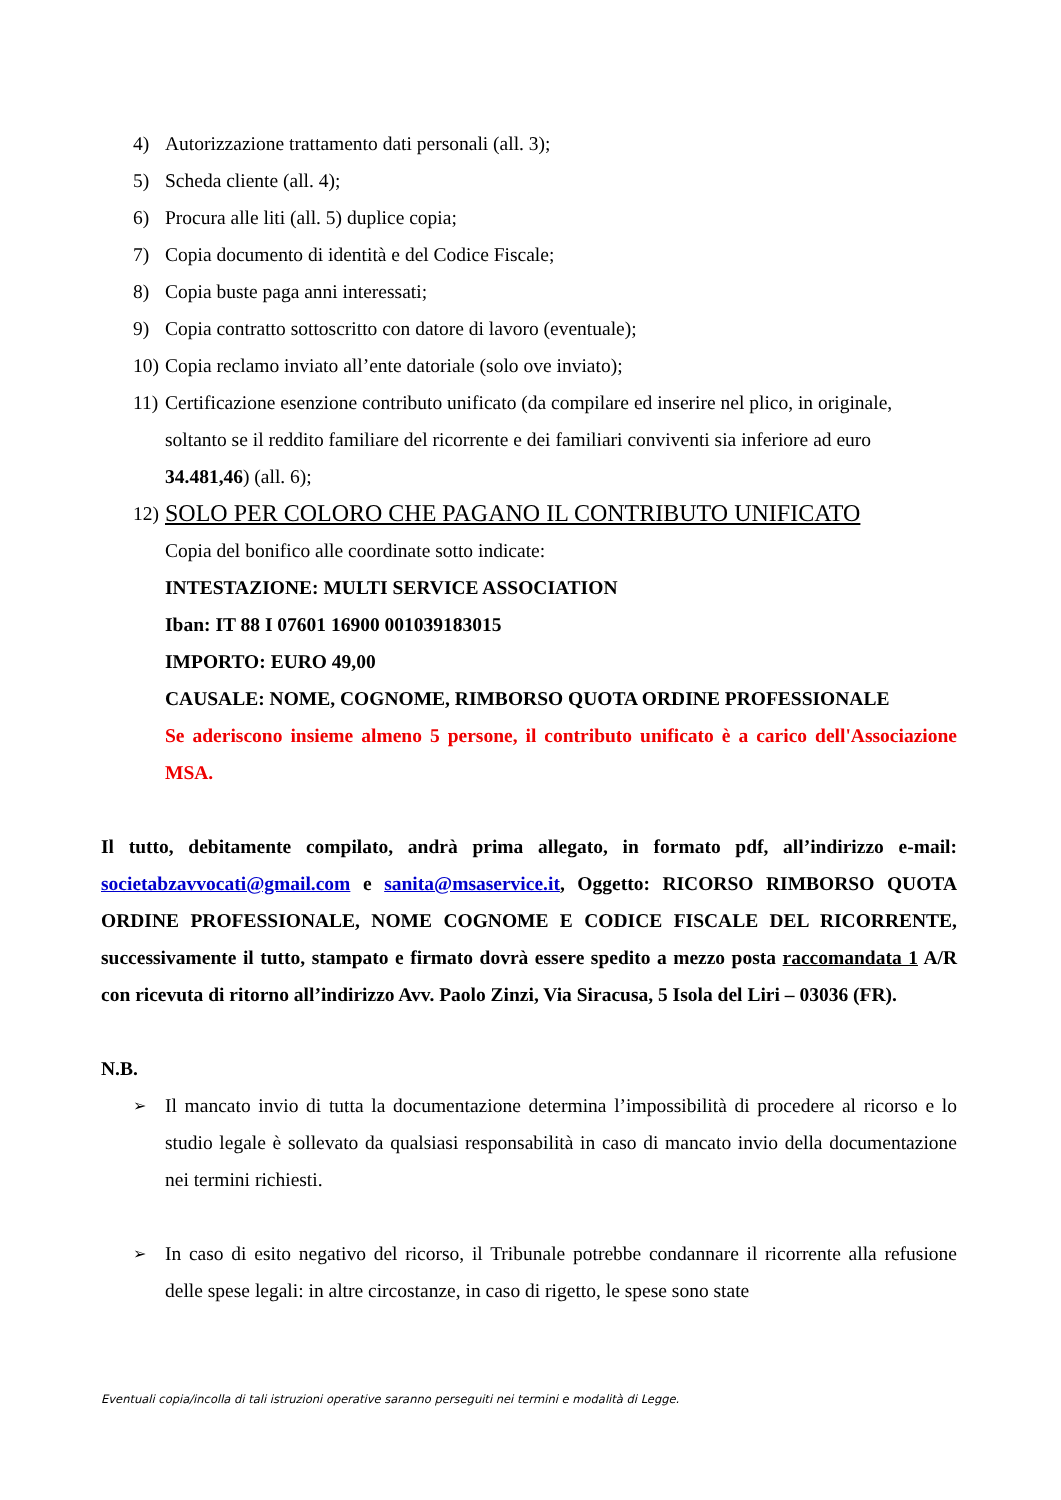4) Autorizzazione trattamento dati personali (all. 3);
5) Scheda cliente (all. 4);
6) Procura alle liti (all. 5) duplice copia;
7) Copia documento di identità e del Codice Fiscale;
8) Copia buste paga anni interessati;
9) Copia contratto sottoscritto con datore di lavoro (eventuale);
10) Copia reclamo inviato all’ente datoriale (solo ove inviato);
11) Certificazione esenzione contributo unificato (da compilare ed inserire nel plico, in originale, soltanto se il reddito familiare del ricorrente e dei familiari conviventi sia inferiore ad euro 34.481,46) (all. 6);
12) SOLO PER COLORO CHE PAGANO IL CONTRIBUTO UNIFICATO
Copia del bonifico alle coordinate sotto indicate:
INTESTAZIONE: MULTI SERVICE ASSOCIATION
Iban: IT 88 I 07601 16900 001039183015
IMPORTO: EURO 49,00
CAUSALE: NOME, COGNOME, RIMBORSO QUOTA ORDINE PROFESSIONALE
Se aderiscono insieme almeno 5 persone, il contributo unificato è a carico dell'Associazione MSA.
Il tutto, debitamente compilato, andrà prima allegato, in formato pdf, all’indirizzo e-mail: societabzavvocati@gmail.com e sanita@msaservice.it, Oggetto: RICORSO RIMBORSO QUOTA ORDINE PROFESSIONALE, NOME COGNOME E CODICE FISCALE DEL RICORRENTE, successivamente il tutto, stampato e firmato dovrà essere spedito a mezzo posta raccomandata 1 A/R con ricevuta di ritorno all’indirizzo Avv. Paolo Zinzi, Via Siracusa, 5 Isola del Liri – 03036 (FR).
N.B.
➢ Il mancato invio di tutta la documentazione determina l’impossibilità di procedere al ricorso e lo studio legale è sollevato da qualsiasi responsabilità in caso di mancato invio della documentazione nei termini richiesti.
➢ In caso di esito negativo del ricorso, il Tribunale potrebbe condannare il ricorrente alla refusione delle spese legali: in altre circostanze, in caso di rigetto, le spese sono state
Eventuali copia/incolla di tali istruzioni operative saranno perseguiti nei termini e modalità di Legge.